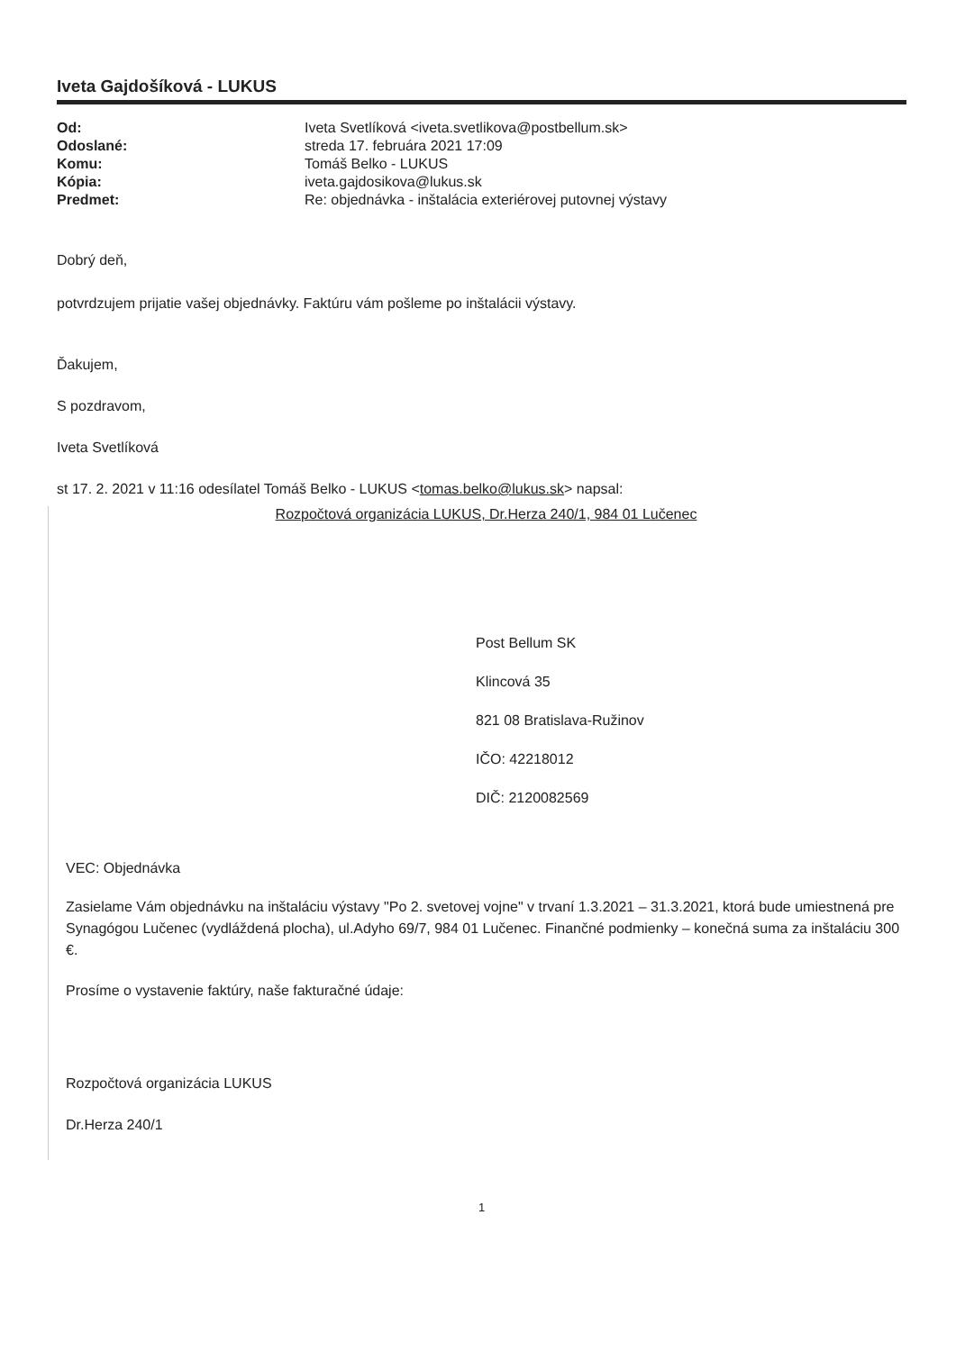Iveta Gajdošíková - LUKUS
| Od: | Iveta Svetlíková <iveta.svetlikova@postbellum.sk> |
| Odoslané: | streda 17. februára 2021 17:09 |
| Komu: | Tomáš Belko - LUKUS |
| Kópia: | iveta.gajdosikova@lukus.sk |
| Predmet: | Re: objednávka - inštalácia exteriérovej putovnej výstavy |
Dobrý deň,
potvrdzujem prijatie vašej objednávky. Faktúru vám pošleme po inštalácii výstavy.
Ďakujem,
S pozdravom,
Iveta Svetlíková
st 17. 2. 2021 v 11:16 odesílatel Tomáš Belko - LUKUS <tomas.belko@lukus.sk> napsal:
Rozpočtová organizácia LUKUS, Dr.Herza 240/1, 984 01 Lučenec
Post Bellum SK
Klincová 35
821 08 Bratislava-Ružinov
IČO: 42218012
DIČ: 2120082569
VEC: Objednávka
Zasielame Vám objednávku na inštaláciu výstavy "Po 2. svetovej vojne" v trvaní 1.3.2021 – 31.3.2021, ktorá bude umiestnená pre Synagógou Lučenec (vydláždená plocha), ul.Adyho 69/7, 984 01 Lučenec. Finančné podmienky – konečná suma za inštaláciu 300 €.
Prosíme o vystavenie faktúry, naše fakturačné údaje:
Rozpočtová organizácia LUKUS
Dr.Herza 240/1
1